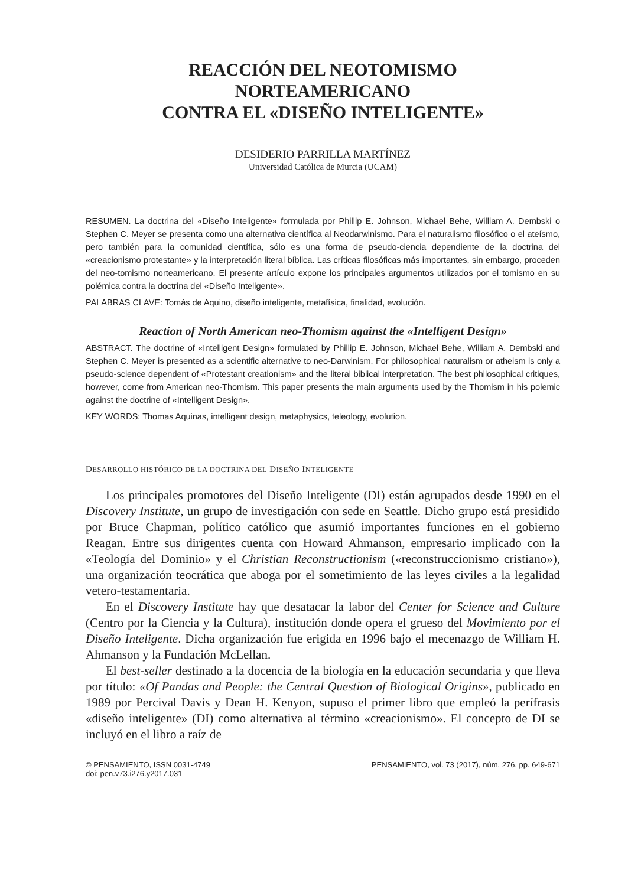REACCIÓN DEL NEOTOMISMO
NORTEAMERICANO
CONTRA EL «DISEÑO INTELIGENTE»
DESIDERIO PARRILLA MARTÍNEZ
Universidad Católica de Murcia (UCAM)
RESUMEN. La doctrina del «Diseño Inteligente» formulada por Phillip E. Johnson, Michael Behe, William A. Dembski o Stephen C. Meyer se presenta como una alternativa científica al Neodarwinismo. Para el naturalismo filosófico o el ateísmo, pero también para la comunidad científica, sólo es una forma de pseudo-ciencia dependiente de la doctrina del «creacionismo protestante» y la interpretación literal bíblica. Las críticas filosóficas más importantes, sin embargo, proceden del neo-tomismo norteamericano. El presente artículo expone los principales argumentos utilizados por el tomismo en su polémica contra la doctrina del «Diseño Inteligente».
PALABRAS CLAVE: Tomás de Aquino, diseño inteligente, metafísica, finalidad, evolución.
Reaction of North American neo-Thomism against the «Intelligent Design»
ABSTRACT. The doctrine of «Intelligent Design» formulated by Phillip E. Johnson, Michael Behe, William A. Dembski and Stephen C. Meyer is presented as a scientific alternative to neo-Darwinism. For philosophical naturalism or atheism is only a pseudo-science dependent of «Protestant creationism» and the literal biblical interpretation. The best philosophical critiques, however, come from American neo-Thomism. This paper presents the main arguments used by the Thomism in his polemic against the doctrine of «Intelligent Design».
KEY WORDS: Thomas Aquinas, intelligent design, metaphysics, teleology, evolution.
DESARROLLO HISTÓRICO DE LA DOCTRINA DEL DISEÑO INTELIGENTE
Los principales promotores del Diseño Inteligente (DI) están agrupados desde 1990 en el Discovery Institute, un grupo de investigación con sede en Seattle. Dicho grupo está presidido por Bruce Chapman, político católico que asumió importantes funciones en el gobierno Reagan. Entre sus dirigentes cuenta con Howard Ahmanson, empresario implicado con la «Teología del Dominio» y el Christian Reconstructionism («reconstruccionismo cristiano»), una organización teocrática que aboga por el sometimiento de las leyes civiles a la legalidad vetero-testamentaria.
En el Discovery Institute hay que desatacar la labor del Center for Science and Culture (Centro por la Ciencia y la Cultura), institución donde opera el grueso del Movimiento por el Diseño Inteligente. Dicha organización fue erigida en 1996 bajo el mecenazgo de William H. Ahmanson y la Fundación McLellan.
El best-seller destinado a la docencia de la biología en la educación secundaria y que lleva por título: «Of Pandas and People: the Central Question of Biological Origins», publicado en 1989 por Percival Davis y Dean H. Kenyon, supuso el primer libro que empleó la perífrasis «diseño inteligente» (DI) como alternativa al término «creacionismo». El concepto de DI se incluyó en el libro a raíz de
© PENSAMIENTO, ISSN 0031-4749
doi: pen.v73.i276.y2017.031
PENSAMIENTO, vol. 73 (2017), núm. 276, pp. 649-671